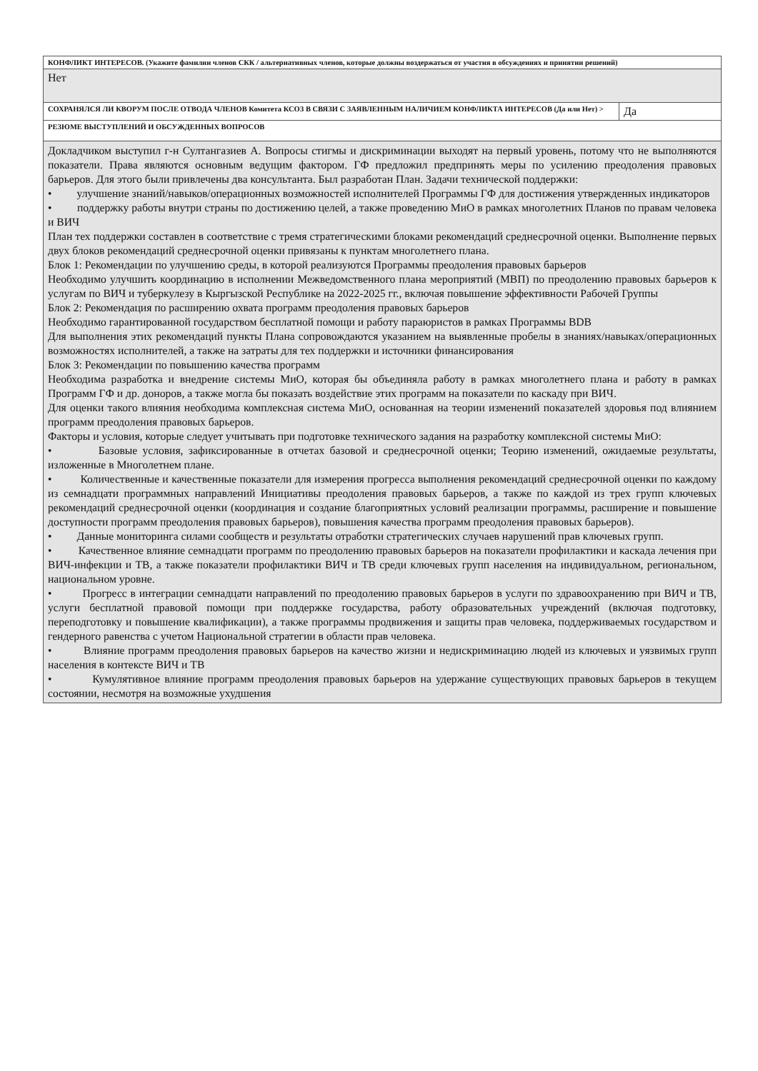| КОНФЛИКТ ИНТЕРЕСОВ. (Укажите фамилии членов СКК / альтернативных членов, которые должны воздержаться от участия в обсуждениях и принятии решений) | |
| Нет | |
| СОХРАНЯЛСЯ ЛИ КВОРУМ ПОСЛЕ ОТВОДА ЧЛЕНОВ Комитета КСОЗ В СВЯЗИ С ЗАЯВЛЕННЫМ НАЛИЧИЕМ КОНФЛИКТА ИНТЕРЕСОВ (Да или Нет) > | Да |
| РЕЗЮМЕ ВЫСТУПЛЕНИЙ И ОБСУЖДЕННЫХ ВОПРОСОВ | |
| Докладчиком выступил г-н Султангазиев А. Вопросы стигмы и дискриминации выходят на первый уровень, потому что не выполняются показатели. Права являются основным ведущим фактором. ГФ предложил предпринять меры по усилению преодоления правовых барьеров. Для этого были привлечены два консультанта. Был разработан План. Задачи технической поддержки: • улучшение знаний/навыков/операционных возможностей исполнителей Программы ГФ для достижения утвержденных индикаторов • поддержку работы внутри страны по достижению целей, а также проведению МиО в рамках многолетних Планов по правам человека и ВИЧ План тех поддержки составлен в соответствие с тремя стратегическими блоками рекомендаций среднесрочной оценки. Выполнение первых двух блоков рекомендаций среднесрочной оценки привязаны к пунктам многолетнего плана. Блок 1: Рекомендации по улучшению среды, в которой реализуются Программы преодоления правовых барьеров Необходимо улучшить координацию в исполнении Межведомственного плана мероприятий (МВП) по преодолению правовых барьеров к услугам по ВИЧ и туберкулезу в Кыргызской Республике на 2022-2025 гг., включая повышение эффективности Рабочей Группы Блок 2: Рекомендация по расширению охвата программ преодоления правовых барьеров Необходимо гарантированной государством бесплатной помощи и работу параюристов в рамках Программы BDB Для выполнения этих рекомендаций пункты Плана сопровождаются указанием на выявленные пробелы в знаниях/навыках/операционных возможностях исполнителей, а также на затраты для тех поддержки и источники финансирования Блок 3: Рекомендации по повышению качества программ Необходима разработка и внедрение системы МиО, которая бы объединяла работу в рамках многолетнего плана и работу в рамках Программ ГФ и др. доноров, а также могла бы показать воздействие этих программ на показатели по каскаду при ВИЧ. Для оценки такого влияния необходима комплексная система МиО, основанная на теории изменений показателей здоровья под влиянием программ преодоления правовых барьеров. Факторы и условия, которые следует учитывать при подготовке технического задания на разработку комплексной системы МиО: • Базовые условия, зафиксированные в отчетах базовой и среднесрочной оценки; Теорию изменений, ожидаемые результаты, изложенные в Многолетнем плане. • Количественные и качественные показатели для измерения прогресса выполнения рекомендаций среднесрочной оценки по каждому из семнадцати программных направлений Инициативы преодоления правовых барьеров, а также по каждой из трех групп ключевых рекомендаций среднесрочной оценки (координация и создание благоприятных условий реализации программы, расширение и повышение доступности программ преодоления правовых барьеров), повышения качества программ преодоления правовых барьеров). • Данные мониторинга силами сообществ и результаты отработки стратегических случаев нарушений прав ключевых групп. • Качественное влияние семнадцати программ по преодолению правовых барьеров на показатели профилактики и каскада лечения при ВИЧ-инфекции и ТВ, а также показатели профилактики ВИЧ и ТВ среди ключевых групп населения на индивидуальном, региональном, национальном уровне. • Прогресс в интеграции семнадцати направлений по преодолению правовых барьеров в услуги по здравоохранению при ВИЧ и ТВ, услуги бесплатной правовой помощи при поддержке государства, работу образовательных учреждений (включая подготовку, переподготовку и повышение квалификации), а также программы продвижения и защиты прав человека, поддерживаемых государством и гендерного равенства с учетом Национальной стратегии в области прав человека. • Влияние программ преодоления правовых барьеров на качество жизни и недискриминацию людей из ключевых и уязвимых групп населения в контексте ВИЧ и ТВ • Кумулятивное влияние программ преодоления правовых барьеров на удержание существующих правовых барьеров в текущем состоянии, несмотря на возможные ухудшения | |